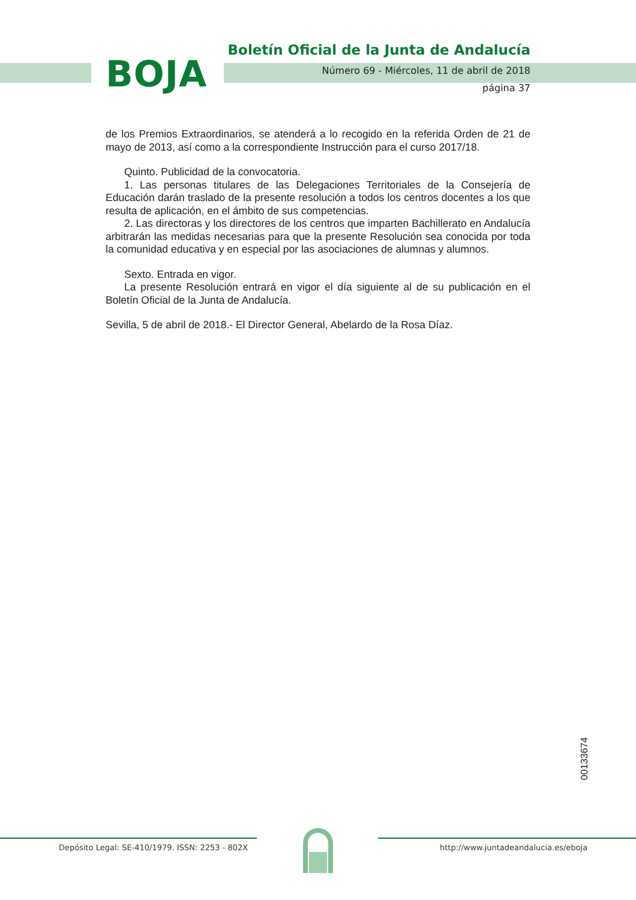BOJA
Boletín Oficial de la Junta de Andalucía
Número 69 - Miércoles, 11 de abril de 2018
página 37
de los Premios Extraordinarios, se atenderá a lo recogido en la referida Orden de 21 de mayo de 2013, así como a la correspondiente Instrucción para el curso 2017/18.
Quinto. Publicidad de la convocatoria.
1. Las personas titulares de las Delegaciones Territoriales de la Consejería de Educación darán traslado de la presente resolución a todos los centros docentes a los que resulta de aplicación, en el ámbito de sus competencias.
2. Las directoras y los directores de los centros que imparten Bachillerato en Andalucía arbitrarán las medidas necesarias para que la presente Resolución sea conocida por toda la comunidad educativa y en especial por las asociaciones de alumnas y alumnos.
Sexto. Entrada en vigor.
La presente Resolución entrará en vigor el día siguiente al de su publicación en el Boletín Oficial de la Junta de Andalucía.
Sevilla, 5 de abril de 2018.- El Director General, Abelardo de la Rosa Díaz.
00133674
Depósito Legal: SE-410/1979. ISSN: 2253 - 802X
http://www.juntadeandalucia.es/eboja